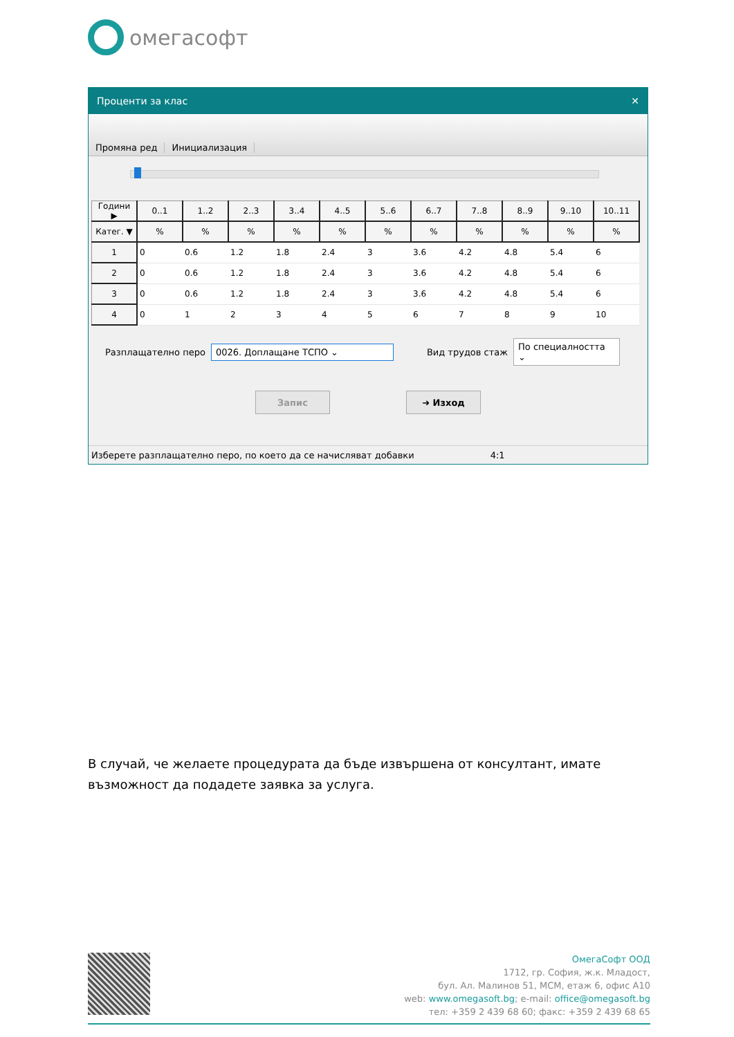омегасофт
Проценти за клас ✕
Промяна ред
Инициализация
| Години ▶ | 0..1 | 1..2 | 2..3 | 3..4 | 4..5 | 5..6 | 6..7 | 7..8 | 8..9 | 9..10 | 10..11 |
| --- | --- | --- | --- | --- | --- | --- | --- | --- | --- | --- | --- |
| Катег. ▼ | % | % | % | % | % | % | % | % | % | % | % |
| 1 | 0 | 0.6 | 1.2 | 1.8 | 2.4 | 3 | 3.6 | 4.2 | 4.8 | 5.4 | 6 |
| 2 | 0 | 0.6 | 1.2 | 1.8 | 2.4 | 3 | 3.6 | 4.2 | 4.8 | 5.4 | 6 |
| 3 | 0 | 0.6 | 1.2 | 1.8 | 2.4 | 3 | 3.6 | 4.2 | 4.8 | 5.4 | 6 |
| 4 | 0 | 1 | 2 | 3 | 4 | 5 | 6 | 7 | 8 | 9 | 10 |
Разплащателно перо 0026. Доплащане ТСПО ⌄ Вид трудов стаж По специалността ⌄
Запис ➜ Изход
Изберете разплащателно перо, по което да се начисляват добавки 4:1
В случай, че желаете процедурата да бъде извършена от консултант, имате възможност да подадете заявка за услуга.
ОмегаСофт ООД
1712, гр. София, ж.к. Младост,
бул. Ал. Малинов 51, МСМ, етаж 6, офис А10
web: www.omegasoft.bg; e-mail: office@omegasoft.bg
тел: +359 2 439 68 60; факс: +359 2 439 68 65